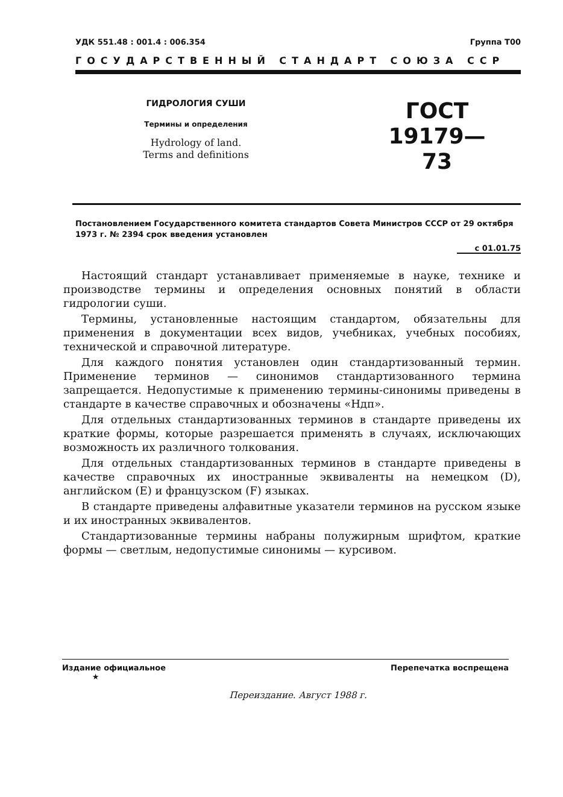УДК 551.48 : 001.4 : 006.354 Группа Т00
ГОСУДАРСТВЕННЫЙ СТАНДАРТ СОЮЗА ССР
ГИДРОЛОГИЯ СУШИ
Термины и определения
Hydrology of land.
Terms and definitions
ГОСТ
19179—73
Постановлением Государственного комитета стандартов Совета Министров СССР от 29 октября 1973 г. № 2394 срок введения установлен
с 01.01.75
Настоящий стандарт устанавливает применяемые в науке, технике и производстве термины и определения основных понятий в области гидрологии суши.
Термины, установленные настоящим стандартом, обязательны для применения в документации всех видов, учебниках, учебных пособиях, технической и справочной литературе.
Для каждого понятия установлен один стандартизованный термин. Применение терминов — синонимов стандартизованного термина запрещается. Недопустимые к применению термины-синонимы приведены в стандарте в качестве справочных и обозначены «Ндп».
Для отдельных стандартизованных терминов в стандарте приведены их краткие формы, которые разрешается применять в случаях, исключающих возможность их различного толкования.
Для отдельных стандартизованных терминов в стандарте приведены в качестве справочных их иностранные эквиваленты на немецком (D), английском (E) и французском (F) языках.
В стандарте приведены алфавитные указатели терминов на русском языке и их иностранных эквивалентов.
Стандартизованные термины набраны полужирным шрифтом, краткие формы — светлым, недопустимые синонимы — курсивом.
Издание официальное
★ Перепечатка воспрещена
Переиздание. Август 1988 г.